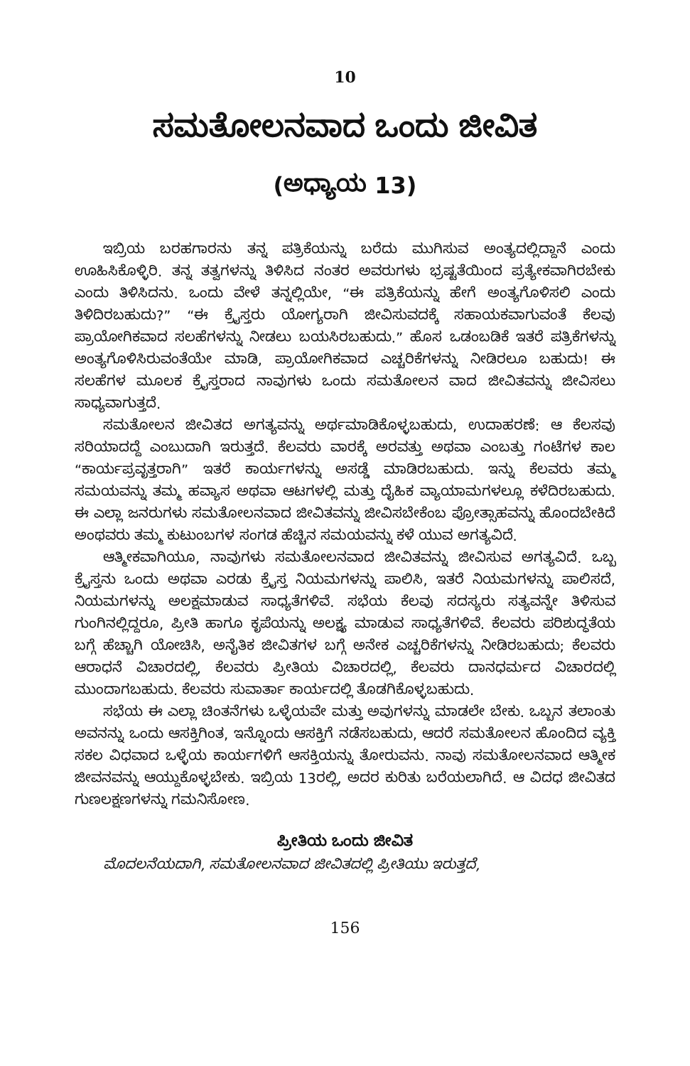10
ಸಮತೋಲನವಾದ ಒಂದು ಜೀವಿತ
(ಅಧ್ಯಾಯ 13)
ಇಬ್ರಿಯ ಬರಹಗಾರನು ತನ್ನ ಪತ್ರಿಕೆಯನ್ನು ಬರೆದು ಮುಗಿಸುವ ಅಂತ್ಯದಲ್ಲಿದ್ದಾನೆ ಎಂದು ಊಹಿಸಿಕೊಳ್ಳಿರಿ. ತನ್ನ ತತ್ವಗಳನ್ನು ತಿಳಿಸಿದ ನಂತರ ಅವರುಗಳು ಭ್ರಷ್ಟತೆಯಿಂದ ಪ್ರತ್ಯೇಕವಾಗಿರಬೇಕು ಎಂದು ತಿಳಿಸಿದನು. ಒಂದು ವೇಳೆ ತನ್ನಲ್ಲಿಯೇ, “ಈ ಪತ್ರಿಕೆಯನ್ನು ಹೇಗೆ ಅಂತ್ಯಗೊಳಿಸಲಿ ಎಂದು ತಿಳಿದಿರಬಹುದು?” “ಈ ಕ್ರೈಸ್ತರು ಯೋಗ್ಯರಾಗಿ ಜೀವಿಸುವದಕ್ಕೆ ಸಹಾಯಕವಾಗುವಂತೆ ಕೆಲವು ಪ್ರಾಯೋಗಿಕವಾದ ಸಲಹೆಗಳನ್ನು ನೀಡಲು ಬಯಸಿರಬಹುದು.” ಹೊಸ ಒಡಂಬಡಿಕೆ ಇತರೆ ಪತ್ರಿಕೆಗಳನ್ನು ಅಂತ್ಯಗೊಳಿಸಿರುವಂತೆಯೇ ಮಾಡಿ, ಪ್ರಾಯೋಗಿಕವಾದ ಎಚ್ಚರಿಕೆಗಳನ್ನು ನೀಡಿರಲೂ ಬಹುದು! ಈ ಸಲಹೆಗಳ ಮೂಲಕ ಕ್ರೈಸ್ತರಾದ ನಾವುಗಳು ಒಂದು ಸಮತೋಲನ ವಾದ ಜೀವಿತವನ್ನು ಜೀವಿಸಲು ಸಾಧ್ಯವಾಗುತ್ತದೆ.
ಸಮತೋಲನ ಜೀವಿತದ ಅಗತ್ಯವನ್ನು ಅರ್ಥಮಾಡಿಕೊಳ್ಳಬಹುದು, ಉದಾಹರಣೆ: ಆ ಕೆಲಸವು ಸರಿಯಾದದ್ದೆ ಎಂಬುದಾಗಿ ಇರುತ್ತದೆ. ಕೆಲವರು ವಾರಕ್ಕೆ ಅರವತ್ತು ಅಥವಾ ಎಂಬತ್ತು ಗಂಟೆಗಳ ಕಾಲ “ಕಾರ್ಯಪ್ರವೃತ್ತರಾಗಿ” ಇತರೆ ಕಾರ್ಯಗಳನ್ನು ಅಸಡ್ಡೆ ಮಾಡಿರಬಹುದು. ಇನ್ನು ಕೆಲವರು ತಮ್ಮ ಸಮಯವನ್ನು ತಮ್ಮ ಹವ್ಯಾಸ ಅಥವಾ ಆಟಗಳಲ್ಲಿ ಮತ್ತು ದೈಹಿಕ ವ್ಯಾಯಾಮಗಳಲ್ಲೂ ಕಳೆದಿರಬಹುದು. ಈ ಎಲ್ಲಾ ಜನರುಗಳು ಸಮತೋಲನವಾದ ಜೀವಿತವನ್ನು ಜೀವಿಸಬೇಕೆಂಬ ಪ್ರೋತ್ಸಾಹವನ್ನು ಹೊಂದಬೇಕಿದೆ ಅಂಥವರು ತಮ್ಮ ಕುಟುಂಬಗಳ ಸಂಗಡ ಹೆಚ್ಚಿನ ಸಮಯವನ್ನು ಕಳೆ ಯುವ ಅಗತ್ಯವಿದೆ.
ಆತ್ಮೀಕವಾಗಿಯೂ, ನಾವುಗಳು ಸಮತೋಲನವಾದ ಜೀವಿತವನ್ನು ಜೀವಿಸುವ ಅಗತ್ಯವಿದೆ. ಒಬ್ಬ ಕ್ರೈಸ್ತನು ಒಂದು ಅಥವಾ ಎರಡು ಕ್ರೈಸ್ತ ನಿಯಮಗಳನ್ನು ಪಾಲಿಸಿ, ಇತರೆ ನಿಯಮಗಳನ್ನು ಪಾಲಿಸದೆ, ನಿಯಮಗಳನ್ನು ಅಲಕ್ಷಮಾಡುವ ಸಾಧ್ಯತೆಗಳಿವೆ. ಸಭೆಯ ಕೆಲವು ಸದಸ್ಯರು ಸತ್ಯವನ್ನೇ ತಿಳಿಸುವ ಗುಂಗಿನಲ್ಲಿದ್ದರೂ, ಪ್ರೀತಿ ಹಾಗೂ ಕೃಪೆಯನ್ನು ಅಲಕ್ಷ್ಯ ಮಾಡುವ ಸಾಧ್ಯತೆಗಳಿವೆ. ಕೆಲವರು ಪರಿಶುದ್ಧತೆಯ ಬಗ್ಗೆ ಹೆಚ್ಚಾಗಿ ಯೋಚಿಸಿ, ಅನೈತಿಕ ಜೀವಿತಗಳ ಬಗ್ಗೆ ಅನೇಕ ಎಚ್ಚರಿಕೆಗಳನ್ನು ನೀಡಿರಬಹುದು; ಕೆಲವರು ಆರಾಧನೆ ವಿಚಾರದಲ್ಲಿ, ಕೆಲವರು ಪ್ರೀತಿಯ ವಿಚಾರದಲ್ಲಿ, ಕೆಲವರು ದಾನಧರ್ಮದ ವಿಚಾರದಲ್ಲಿ ಮುಂದಾಗಬಹುದು. ಕೆಲವರು ಸುವಾರ್ತಾ ಕಾರ್ಯದಲ್ಲಿ ತೊಡಗಿಕೊಳ್ಳಬಹುದು.
ಸಭೆಯ ಈ ಎಲ್ಲಾ ಚಿಂತನೆಗಳು ಒಳ್ಳೆಯವೇ ಮತ್ತು ಅವುಗಳನ್ನು ಮಾಡಲೇ ಬೇಕು. ಒಬ್ಬನ ತಲಾಂತು ಅವನನ್ನು ಒಂದು ಆಸಕ್ತಿಗಿಂತ, ಇನ್ನೊಂದು ಆಸಕ್ತಿಗೆ ನಡೆಸಬಹುದು, ಆದರೆ ಸಮತೋಲನ ಹೊಂದಿದ ವ್ಯಕ್ತಿ ಸಕಲ ವಿಧವಾದ ಒಳ್ಳೆಯ ಕಾರ್ಯಗಳಿಗೆ ಆಸಕ್ತಿಯನ್ನು ತೋರುವನು. ನಾವು ಸಮತೋಲನವಾದ ಆತ್ಮೀಕ ಜೀವನವನ್ನು ಆಯ್ದುಕೊಳ್ಳಬೇಕು. ಇಬ್ರಿಯ 13ರಲ್ಲಿ, ಅದರ ಕುರಿತು ಬರೆಯಲಾಗಿದೆ. ಆ ವಿದಧ ಜೀವಿತದ ಗುಣಲಕ್ಷಣಗಳನ್ನು ಗಮನಿಸೋಣ.
ಪ್ರೀತಿಯ ಒಂದು ಜೀವಿತ
ಮೊದಲನೆಯದಾಗಿ, ಸಮತೋಲನವಾದ ಜೀವಿತದಲ್ಲಿ ಪ್ರೀತಿಯು ಇರುತ್ತದೆ,
156